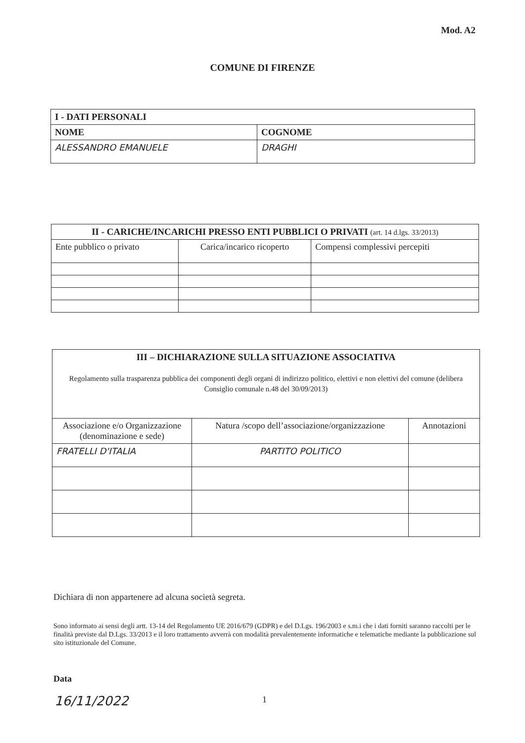Mod. A2
COMUNE DI FIRENZE
| I - DATI PERSONALI | |
| --- | --- |
| NOME | COGNOME |
| ALESSANDRO EMANUELE | DRAGHI |
| II - CARICHE/INCARICHI PRESSO ENTI PUBBLICI O PRIVATI (art. 14 d.lgs. 33/2013) | | |
| --- | --- | --- |
| Ente pubblico o privato | Carica/incarico ricoperto | Compensi complessivi percepiti |
| III – DICHIARAZIONE SULLA SITUAZIONE ASSOCIATIVA Regolamento sulla trasparenza pubblica dei componenti degli organi di indirizzo politico, elettivi e non elettivi del comune (delibera Consiglio comunale n.48 del 30/09/2013) | | |
| Associazione e/o Organizzazione (denominazione e sede) | Natura /scopo dell’associazione/organizzazione | Annotazioni |
| FRATELLI D'ITALIA | PARTITO POLITICO | |
Dichiara di non appartenere ad alcuna società segreta.
Sono informato ai sensi degli artt. 13-14 del Regolamento UE 2016/679 (GDPR) e del D.Lgs. 196/2003 e s.m.i che i dati forniti saranno raccolti per le finalità previste dal D.Lgs. 33/2013 e il loro trattamento avverrà con modalità prevalentemente informatiche e telematiche mediante la pubblicazione sul sito istituzionale del Comune.
Data
16/11/2022 1